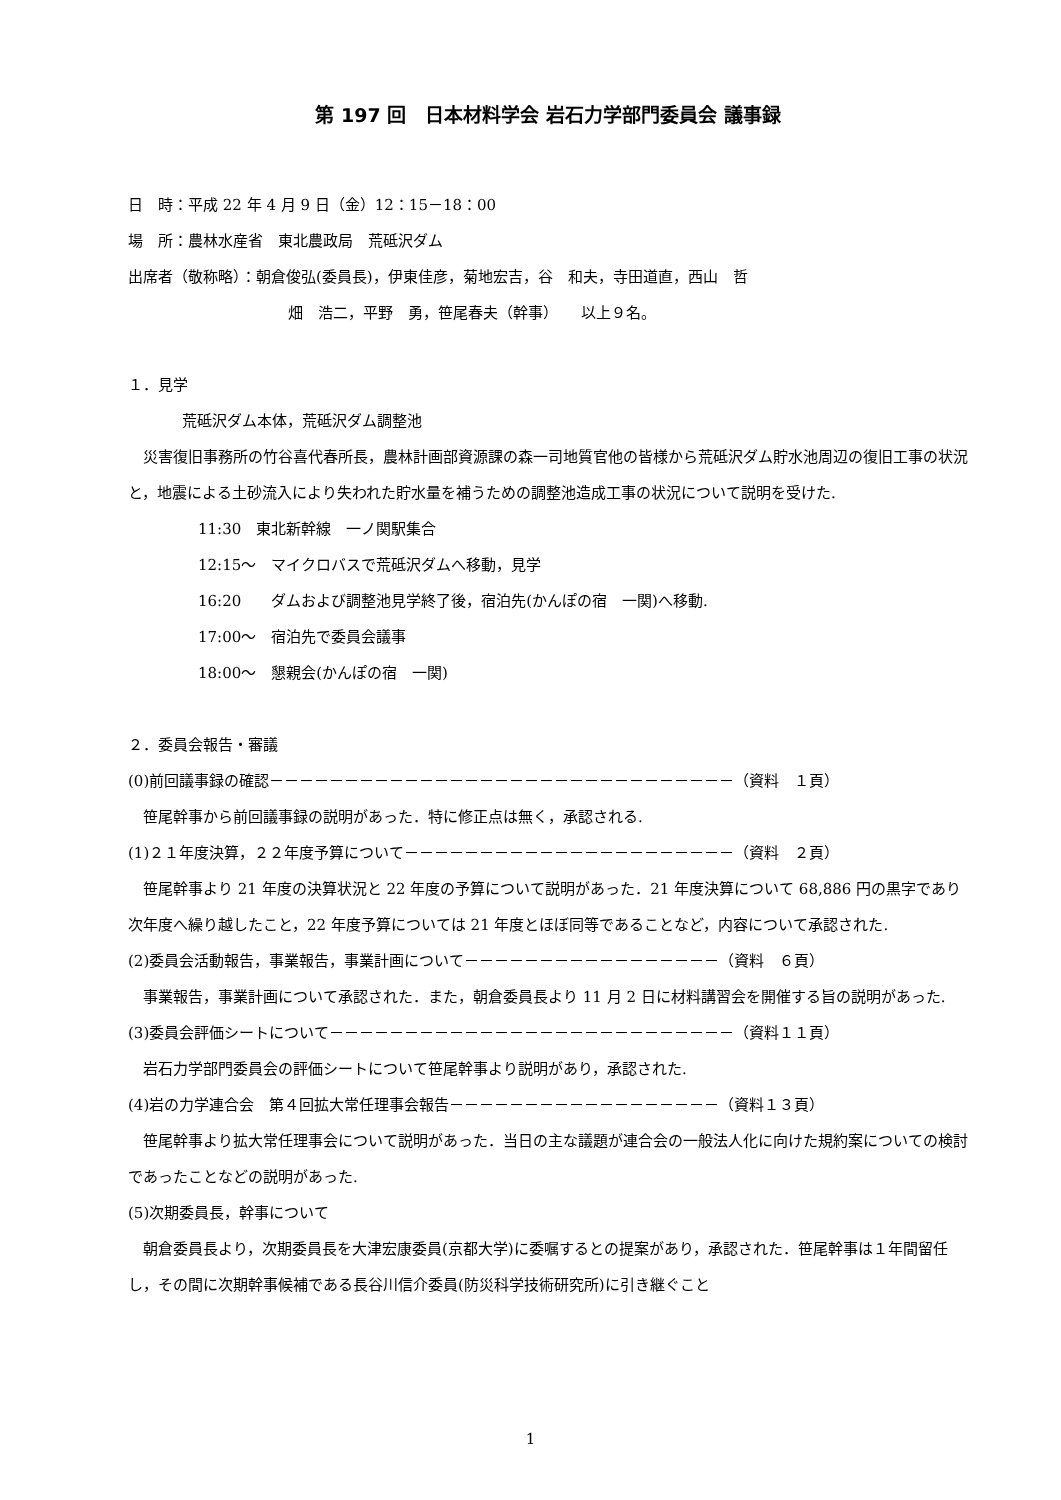第 197 回　日本材料学会 岩石力学部門委員会 議事録
日　時：平成 22 年 4 月 9 日（金）12：15－18：00
場　所：農林水産省　東北農政局　荒砥沢ダム
出席者（敬称略）：朝倉俊弘(委員長)，伊東佳彦，菊地宏吉，谷　和夫，寺田道直，西山　哲
畑　浩二，平野　勇，笹尾春夫（幹事）　　以上９名。
１．見学
荒砥沢ダム本体，荒砥沢ダム調整池
　災害復旧事務所の竹谷喜代春所長，農林計画部資源課の森一司地質官他の皆様から荒砥沢ダム貯水池周辺の復旧工事の状況と，地震による土砂流入により失われた貯水量を補うための調整池造成工事の状況について説明を受けた.
11:30　東北新幹線　一ノ関駅集合
12:15～　マイクロバスで荒砥沢ダムへ移動，見学
16:20　　ダムおよび調整池見学終了後，宿泊先(かんぽの宿　一関)へ移動.
17:00～　宿泊先で委員会議事
18:00～　懇親会(かんぽの宿　一関)
２．委員会報告・審議
(0)前回議事録の確認－－－－－－－－－－－－－－－－－－－－－－－－－－－－－－－（資料　１頁）
　笹尾幹事から前回議事録の説明があった．特に修正点は無く，承認される.
(1)２１年度決算，２２年度予算について－－－－－－－－－－－－－－－－－－－－－－（資料　２頁）
　笹尾幹事より 21 年度の決算状況と 22 年度の予算について説明があった．21 年度決算について 68,886 円の黒字であり次年度へ繰り越したこと，22 年度予算については 21 年度とほぼ同等であることなど，内容について承認された.
(2)委員会活動報告，事業報告，事業計画について－－－－－－－－－－－－－－－－－（資料　６頁）
　事業報告，事業計画について承認された．また，朝倉委員長より 11 月 2 日に材料講習会を開催する旨の説明があった.
(3)委員会評価シートについて－－－－－－－－－－－－－－－－－－－－－－－－－－－（資料１１頁）
　岩石力学部門委員会の評価シートについて笹尾幹事より説明があり，承認された.
(4)岩の力学連合会　第４回拡大常任理事会報告－－－－－－－－－－－－－－－－－－（資料１３頁）
　笹尾幹事より拡大常任理事会について説明があった．当日の主な議題が連合会の一般法人化に向けた規約案についての検討であったことなどの説明があった.
(5)次期委員長，幹事について
　朝倉委員長より，次期委員長を大津宏康委員(京都大学)に委嘱するとの提案があり，承認された．笹尾幹事は１年間留任し，その間に次期幹事候補である長谷川信介委員(防災科学技術研究所)に引き継ぐこと
1